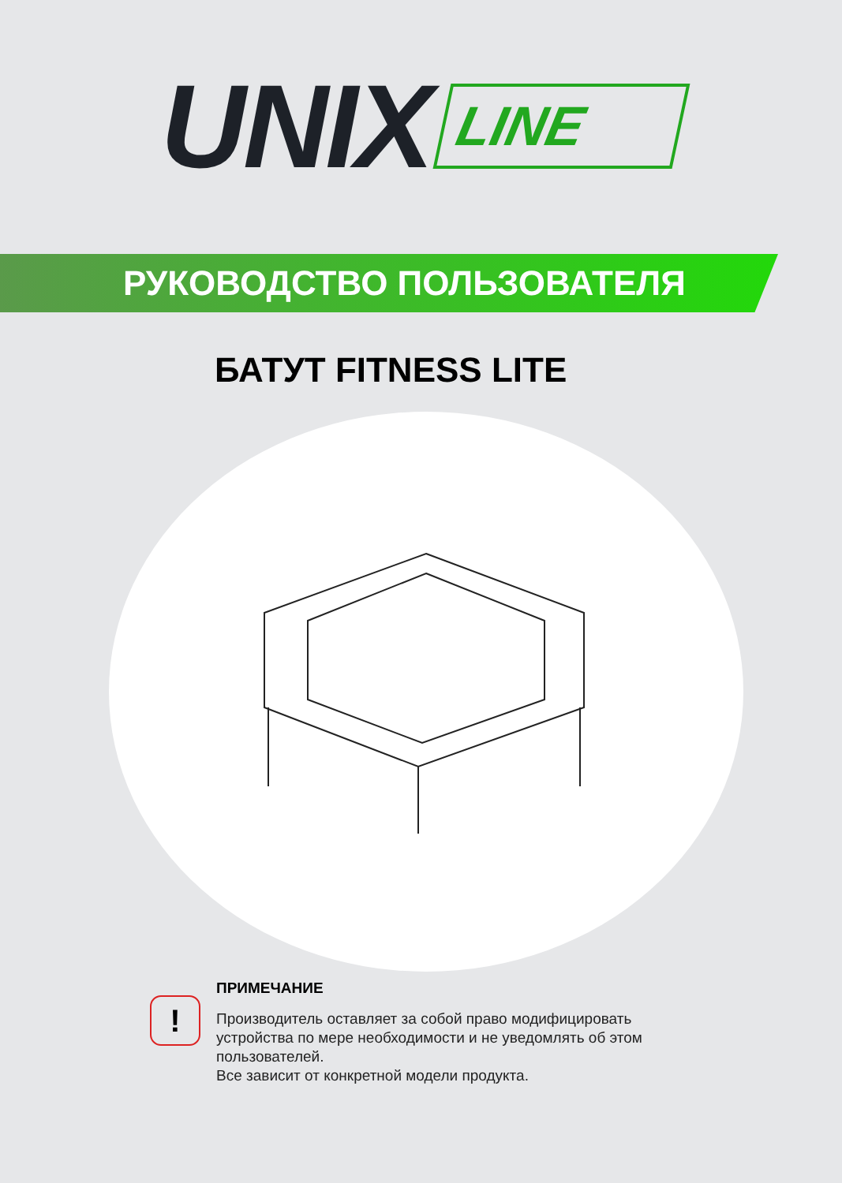UNIX LINE
РУКОВОДСТВО ПОЛЬЗОВАТЕЛЯ
БАТУТ FITNESS LITE
!
ПРИМЕЧАНИЕ
Производитель оставляет за собой право модифицировать
устройства по мере необходимости и не уведомлять об этом
пользователей.
Все зависит от конкретной модели продукта.